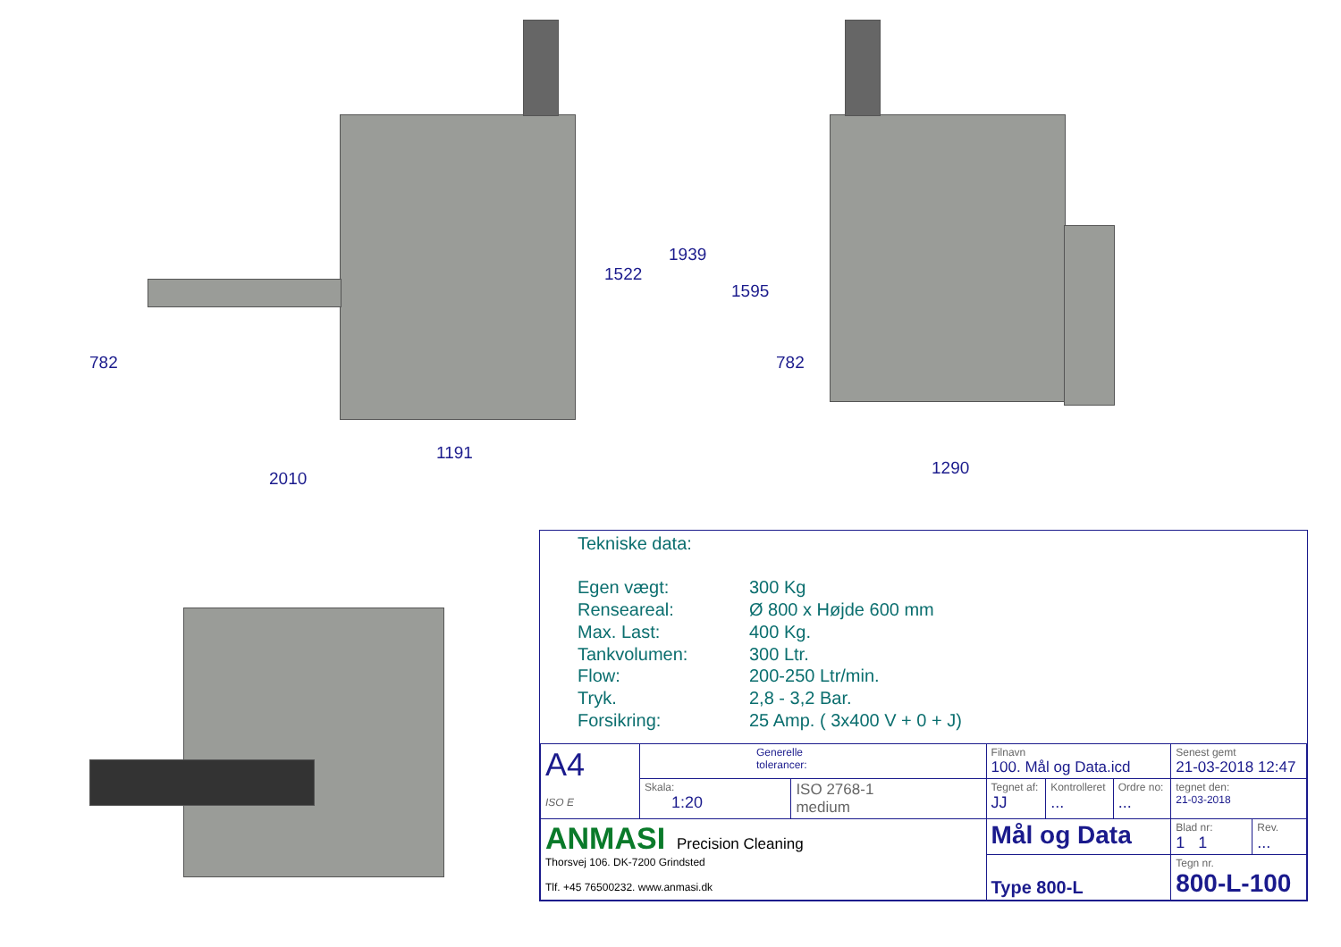782
1191
2010
1522
1939
1595
782
1290
Tekniske data:
| Egen vægt: | 300 Kg |
| Renseareal: | Ø 800 x Højde 600 mm |
| Max. Last: | 400 Kg. |
| Tankvolumen: | 300 Ltr. |
| Flow: | 200-250 Ltr/min. |
| Tryk. | 2,8 - 3,2 Bar. |
| Forsikring: | 25 Amp. ( 3x400 V + 0 + J) |
| A4 ISO E | Generelle tolerancer: | | Filnavn 100. Mål og Data.icd | | | Senest gemt 21-03-2018 12:47 | |
| | Skala: 1:20 | ISO 2768-1 medium | Tegnet af: JJ | Kontrolleret ... | Ordre no: ... | tegnet den: 21-03-2018 | |
| ANMASI Precision Cleaning Thorsvej 106. DK-7200 Grindsted Tlf. +45 76500232. www.anmasi.dk | | | Mål og Data | | | Blad nr: 1 1 | Rev. ... |
| | | | Type 800-L | | | Tegn nr. 800-L-100 | |